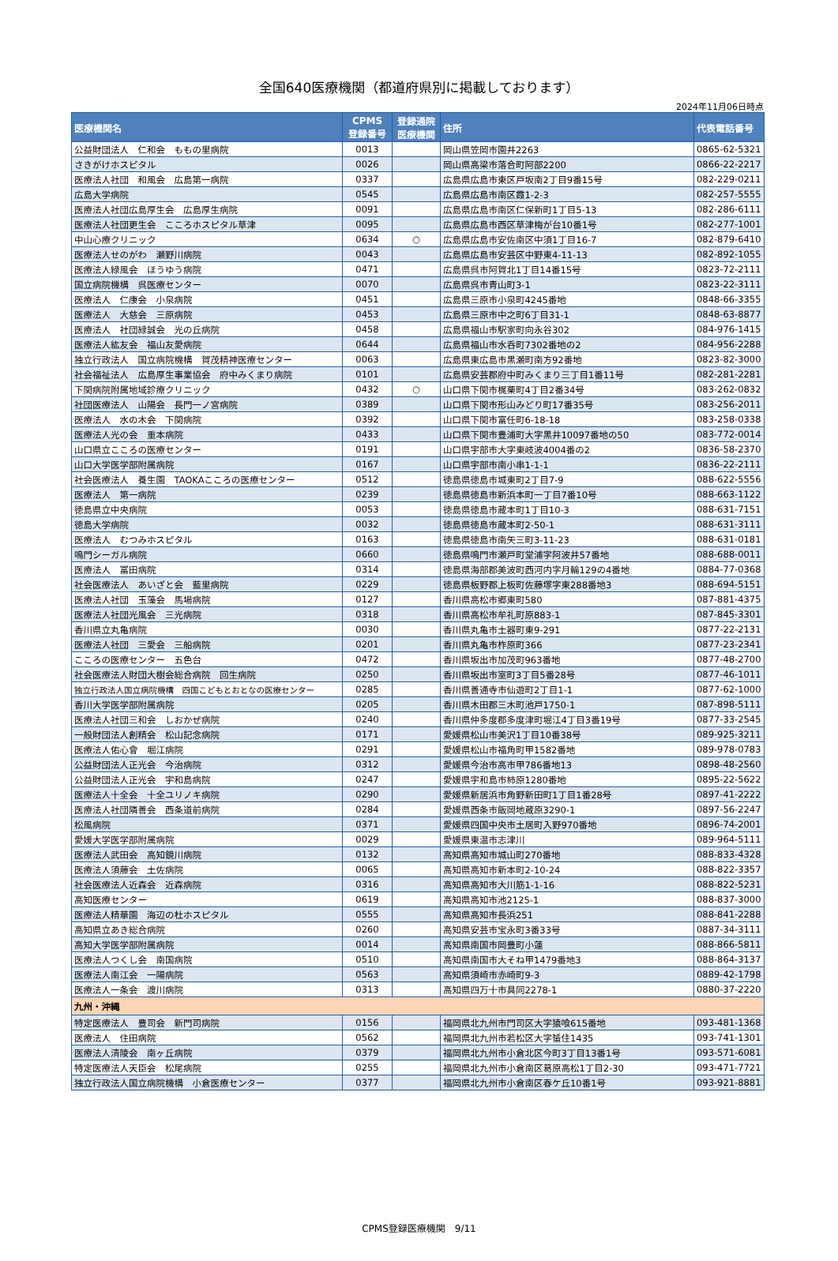全国640医療機関（都道府県別に掲載しております）
2024年11月06日時点
| 医療機関名 | CPMS 登録番号 | 登録通院 医療機関 | 住所 | 代表電話番号 |
| --- | --- | --- | --- | --- |
| 公益財団法人 仁和会 ももの里病院 | 0013 | | 岡山県笠岡市園井2263 | 0865-62-5321 |
| さきがけホスピタル | 0026 | | 岡山県高梁市落合町阿部2200 | 0866-22-2217 |
| 医療法人社団 和風会 広島第一病院 | 0337 | | 広島県広島市東区戸坂南2丁目9番15号 | 082-229-0211 |
| 広島大学病院 | 0545 | | 広島県広島市南区霞1-2-3 | 082-257-5555 |
| 医療法人社団広島厚生会 広島厚生病院 | 0091 | | 広島県広島市南区仁保新町1丁目5-13 | 082-286-6111 |
| 医療法人社団更生会 こころホスピタル草津 | 0095 | | 広島県広島市西区草津梅が台10番1号 | 082-277-1001 |
| 中山心療クリニック | 0634 | ○ | 広島県広島市安佐南区中須1丁目16-7 | 082-879-6410 |
| 医療法人せのがわ 瀬野川病院 | 0043 | | 広島県広島市安芸区中野東4-11-13 | 082-892-1055 |
| 医療法人緑風会 ほうゆう病院 | 0471 | | 広島県呉市阿賀北1丁目14番15号 | 0823-72-2111 |
| 国立病院機構 呉医療センター | 0070 | | 広島県呉市青山町3-1 | 0823-22-3111 |
| 医療法人 仁康会 小泉病院 | 0451 | | 広島県三原市小泉町4245番地 | 0848-66-3355 |
| 医療法人 大慈会 三原病院 | 0453 | | 広島県三原市中之町6丁目31-1 | 0848-63-8877 |
| 医療法人 社団緑誠会 光の丘病院 | 0458 | | 広島県福山市駅家町向永谷302 | 084-976-1415 |
| 医療法人紘友会 福山友愛病院 | 0644 | | 広島県福山市水呑町7302番地の2 | 084-956-2288 |
| 独立行政法人 国立病院機構 賀茂精神医療センター | 0063 | | 広島県東広島市黒瀬町南方92番地 | 0823-82-3000 |
| 社会福祉法人 広島厚生事業協会 府中みくまり病院 | 0101 | | 広島県安芸郡府中町みくまり三丁目1番11号 | 082-281-2281 |
| 下関病院附属地域診療クリニック | 0432 | ○ | 山口県下関市梶栗町4丁目2番34号 | 083-262-0832 |
| 社団医療法人 山陽会 長門一ノ宮病院 | 0389 | | 山口県下関市形山みどり町17番35号 | 083-256-2011 |
| 医療法人 水の木会 下関病院 | 0392 | | 山口県下関市富任町6-18-18 | 083-258-0338 |
| 医療法人光の会 重本病院 | 0433 | | 山口県下関市豊浦町大字黒井10097番地の50 | 083-772-0014 |
| 山口県立こころの医療センター | 0191 | | 山口県宇部市大字東岐波4004番の2 | 0836-58-2370 |
| 山口大学医学部附属病院 | 0167 | | 山口県宇部市南小串1-1-1 | 0836-22-2111 |
| 社会医療法人 養生園 TAOKAこころの医療センター | 0512 | | 徳島県徳島市城東町2丁目7-9 | 088-622-5556 |
| 医療法人 第一病院 | 0239 | | 徳島県徳島市新浜本町一丁目7番10号 | 088-663-1122 |
| 徳島県立中央病院 | 0053 | | 徳島県徳島市蔵本町1丁目10-3 | 088-631-7151 |
| 徳島大学病院 | 0032 | | 徳島県徳島市蔵本町2-50-1 | 088-631-3111 |
| 医療法人 むつみホスピタル | 0163 | | 徳島県徳島市南矢三町3-11-23 | 088-631-0181 |
| 鳴門シーガル病院 | 0660 | | 徳島県鳴門市瀬戸町堂浦字阿波井57番地 | 088-688-0011 |
| 医療法人 冨田病院 | 0314 | | 徳島県海部郡美波町西河内字月輪129の4番地 | 0884-77-0368 |
| 社会医療法人 あいざと会 藍里病院 | 0229 | | 徳島県板野郡上板町佐藤塚字東288番地3 | 088-694-5151 |
| 医療法人社団 玉藻会 馬場病院 | 0127 | | 香川県高松市郷東町580 | 087-881-4375 |
| 医療法人社団光風会 三光病院 | 0318 | | 香川県高松市牟礼町原883-1 | 087-845-3301 |
| 香川県立丸亀病院 | 0030 | | 香川県丸亀市土器町東9-291 | 0877-22-2131 |
| 医療法人社団 三愛会 三船病院 | 0201 | | 香川県丸亀市柞原町366 | 0877-23-2341 |
| こころの医療センター 五色台 | 0472 | | 香川県坂出市加茂町963番地 | 0877-48-2700 |
| 社会医療法人財団大樹会総合病院 回生病院 | 0250 | | 香川県坂出市室町3丁目5番28号 | 0877-46-1011 |
| 独立行政法人国立病院機構 四国こどもとおとなの医療センター | 0285 | | 香川県善通寺市仙遊町2丁目1-1 | 0877-62-1000 |
| 香川大学医学部附属病院 | 0205 | | 香川県木田郡三木町池戸1750-1 | 087-898-5111 |
| 医療法人社団三和会 しおかぜ病院 | 0240 | | 香川県仲多度郡多度津町堀江4丁目3番19号 | 0877-33-2545 |
| 一般財団法人創精会 松山記念病院 | 0171 | | 愛媛県松山市美沢1丁目10番38号 | 089-925-3211 |
| 医療法人佑心會 堀江病院 | 0291 | | 愛媛県松山市福角町甲1582番地 | 089-978-0783 |
| 公益財団法人正光会 今治病院 | 0312 | | 愛媛県今治市高市甲786番地13 | 0898-48-2560 |
| 公益財団法人正光会 宇和島病院 | 0247 | | 愛媛県宇和島市柿原1280番地 | 0895-22-5622 |
| 医療法人十全会 十全ユリノキ病院 | 0290 | | 愛媛県新居浜市角野新田町1丁目1番28号 | 0897-41-2222 |
| 医療法人社団隣善会 西条道前病院 | 0284 | | 愛媛県西条市飯岡地蔵原3290-1 | 0897-56-2247 |
| 松風病院 | 0371 | | 愛媛県四国中央市土居町入野970番地 | 0896-74-2001 |
| 愛媛大学医学部附属病院 | 0029 | | 愛媛県東温市志津川 | 089-964-5111 |
| 医療法人武田会 高知鏡川病院 | 0132 | | 高知県高知市城山町270番地 | 088-833-4328 |
| 医療法人須藤会 土佐病院 | 0065 | | 高知県高知市新本町2-10-24 | 088-822-3357 |
| 社会医療法人近森会 近森病院 | 0316 | | 高知県高知市大川筋1-1-16 | 088-822-5231 |
| 高知医療センター | 0619 | | 高知県高知市池2125-1 | 088-837-3000 |
| 医療法人精華園 海辺の杜ホスピタル | 0555 | | 高知県高知市長浜251 | 088-841-2288 |
| 高知県立あき総合病院 | 0260 | | 高知県安芸市宝永町3番33号 | 0887-34-3111 |
| 高知大学医学部附属病院 | 0014 | | 高知県南国市岡豊町小蓮 | 088-866-5811 |
| 医療法人つくし会 南国病院 | 0510 | | 高知県南国市大そね甲1479番地3 | 088-864-3137 |
| 医療法人南江会 一陽病院 | 0563 | | 高知県須崎市赤崎町9-3 | 0889-42-1798 |
| 医療法人一条会 渡川病院 | 0313 | | 高知県四万十市具同2278-1 | 0880-37-2220 |
| 九州・沖縄 | | | | |
| 特定医療法人 豊司会 新門司病院 | 0156 | | 福岡県北九州市門司区大字猿喰615番地 | 093-481-1368 |
| 医療法人 住田病院 | 0562 | | 福岡県北九州市若松区大字蜑住1435 | 093-741-1301 |
| 医療法人清陵会 南ヶ丘病院 | 0379 | | 福岡県北九州市小倉北区今町3丁目13番1号 | 093-571-6081 |
| 特定医療法人天臣会 松尾病院 | 0255 | | 福岡県北九州市小倉南区葛原高松1丁目2-30 | 093-471-7721 |
| 独立行政法人国立病院機構 小倉医療センター | 0377 | | 福岡県北九州市小倉南区春ケ丘10番1号 | 093-921-8881 |
CPMS登録医療機関　9/11